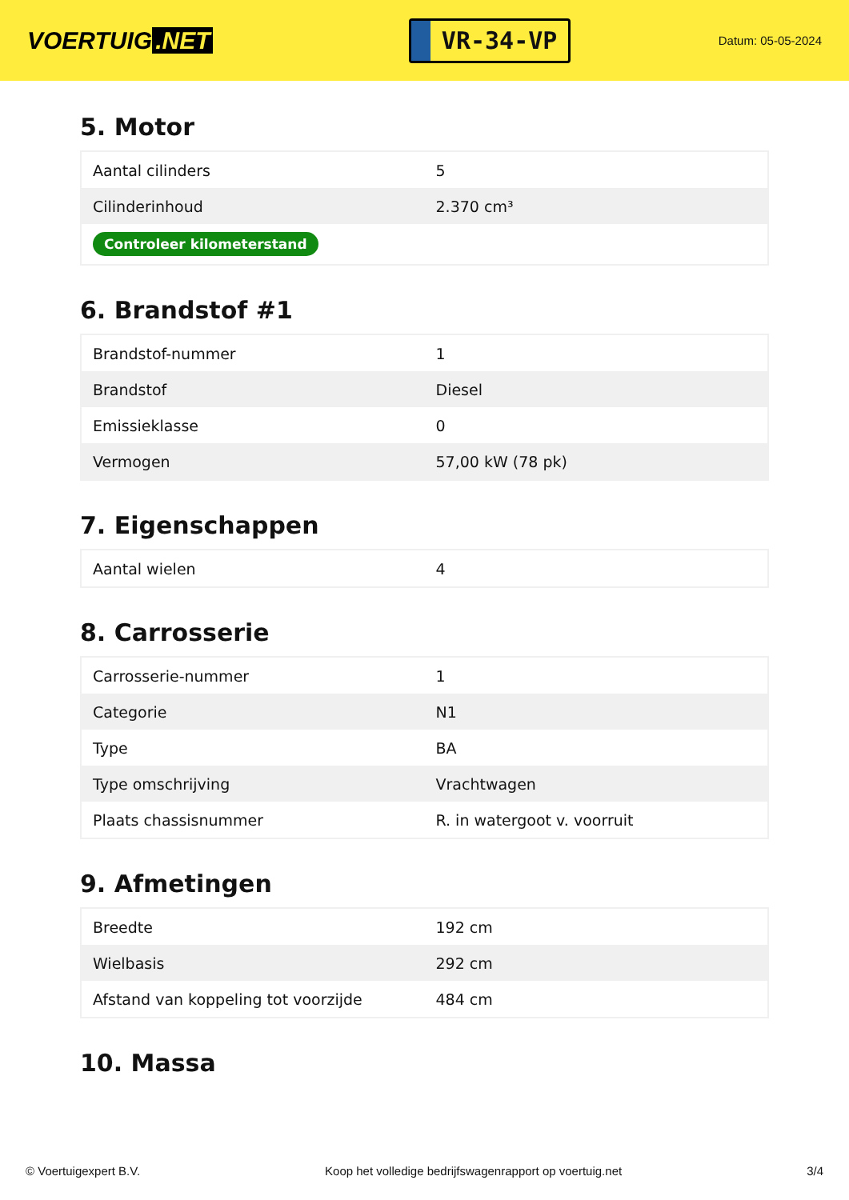VOERTUIG.NET
VR-34-VP
Datum: 05-05-2024
5. Motor
| Aantal cilinders | 5 |
| Cilinderinhoud | 2.370 cm³ |
| Controleer kilometerstand | |
6. Brandstof #1
| Brandstof-nummer | 1 |
| Brandstof | Diesel |
| Emissieklasse | 0 |
| Vermogen | 57,00 kW (78 pk) |
7. Eigenschappen
| Aantal wielen | 4 |
8. Carrosserie
| Carrosserie-nummer | 1 |
| Categorie | N1 |
| Type | BA |
| Type omschrijving | Vrachtwagen |
| Plaats chassisnummer | R. in watergoot v. voorruit |
9. Afmetingen
| Breedte | 192 cm |
| Wielbasis | 292 cm |
| Afstand van koppeling tot voorzijde | 484 cm |
10. Massa
© Voertuigexpert B.V. Koop het volledige bedrijfswagenrapport op voertuig.net 3/4